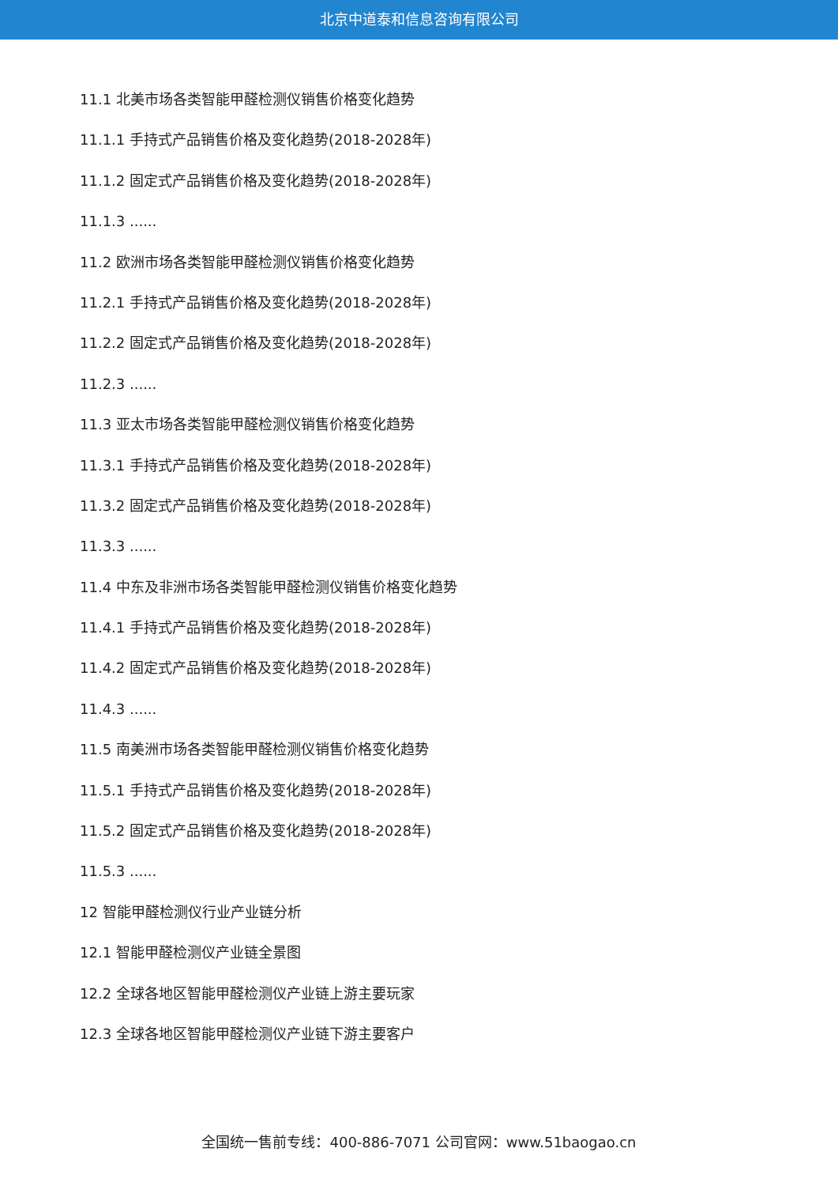北京中道泰和信息咨询有限公司
11.1 北美市场各类智能甲醛检测仪销售价格变化趋势
11.1.1 手持式产品销售价格及变化趋势(2018-2028年)
11.1.2 固定式产品销售价格及变化趋势(2018-2028年)
11.1.3 ......
11.2 欧洲市场各类智能甲醛检测仪销售价格变化趋势
11.2.1 手持式产品销售价格及变化趋势(2018-2028年)
11.2.2 固定式产品销售价格及变化趋势(2018-2028年)
11.2.3 ......
11.3 亚太市场各类智能甲醛检测仪销售价格变化趋势
11.3.1 手持式产品销售价格及变化趋势(2018-2028年)
11.3.2 固定式产品销售价格及变化趋势(2018-2028年)
11.3.3 ......
11.4 中东及非洲市场各类智能甲醛检测仪销售价格变化趋势
11.4.1 手持式产品销售价格及变化趋势(2018-2028年)
11.4.2 固定式产品销售价格及变化趋势(2018-2028年)
11.4.3 ......
11.5 南美洲市场各类智能甲醛检测仪销售价格变化趋势
11.5.1 手持式产品销售价格及变化趋势(2018-2028年)
11.5.2 固定式产品销售价格及变化趋势(2018-2028年)
11.5.3 ......
12 智能甲醛检测仪行业产业链分析
12.1 智能甲醛检测仪产业链全景图
12.2 全球各地区智能甲醛检测仪产业链上游主要玩家
12.3 全球各地区智能甲醛检测仪产业链下游主要客户
全国统一售前专线：400-886-7071 公司官网：www.51baogao.cn